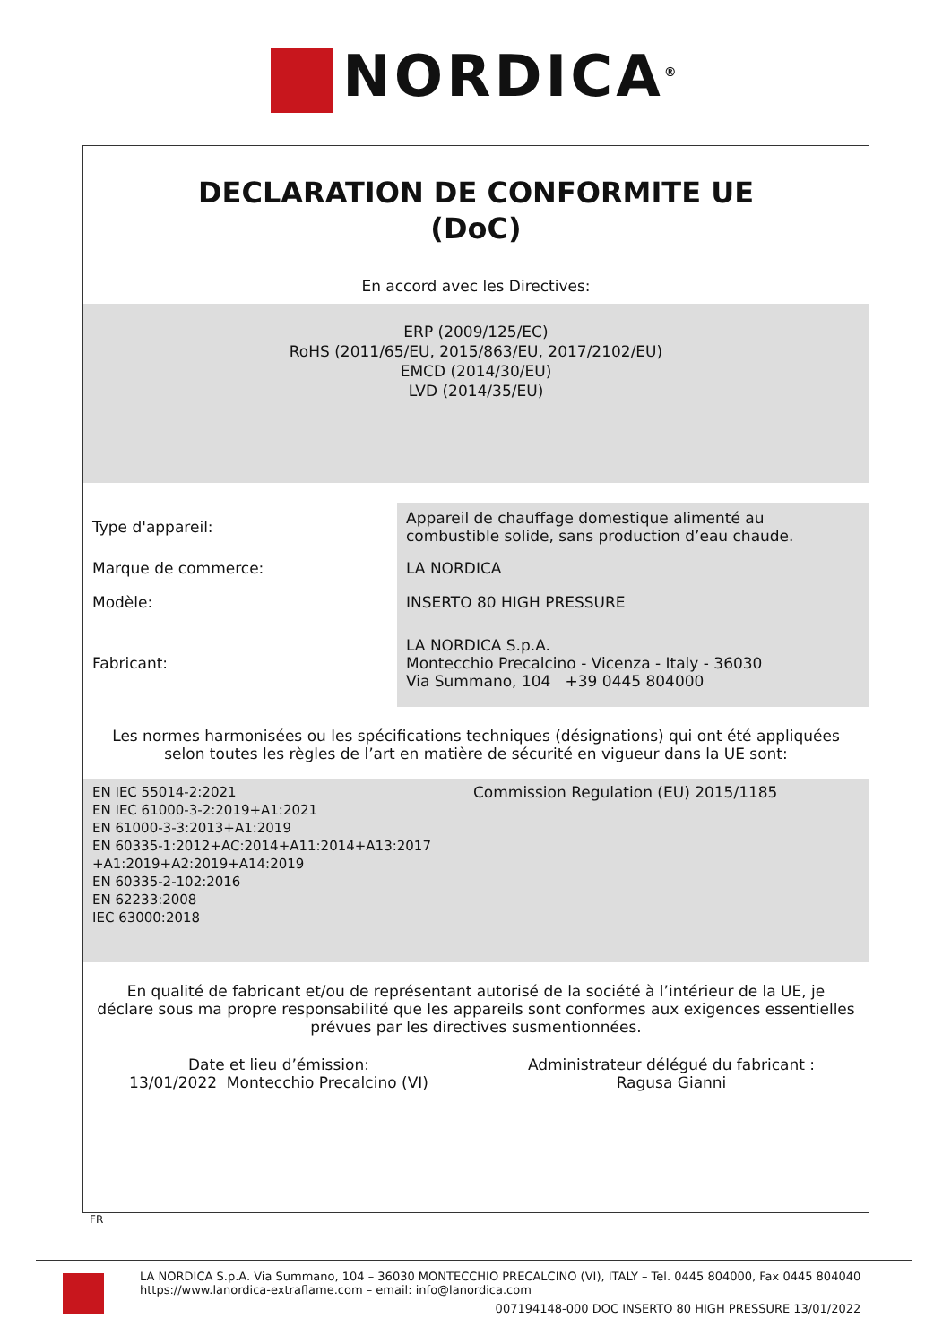NORDICA<sup>®</sup>
DECLARATION DE CONFORMITE UE
(DoC)
En accord avec les Directives:
ERP (2009/125/EC)
RoHS (2011/65/EU, 2015/863/EU, 2017/2102/EU)
EMCD (2014/30/EU)
LVD (2014/35/EU)
| Type d'appareil: | Appareil de chauffage domestique alimenté au combustible solide, sans production d’eau chaude. |
| Marque de commerce: | LA NORDICA |
| Modèle: | INSERTO 80 HIGH PRESSURE |
| Fabricant: | LA NORDICA S.p.A. Montecchio Precalcino - Vicenza - Italy - 36030 Via Summano, 104 +39 0445 804000 |
Les normes harmonisées ou les spécifications techniques (désignations) qui ont été appliquées selon toutes les règles de l’art en matière de sécurité en vigueur dans la UE sont:
EN IEC 55014-2:2021
EN IEC 61000-3-2:2019+A1:2021
EN 61000-3-3:2013+A1:2019
EN 60335-1:2012+AC:2014+A11:2014+A13:2017 +A1:2019+A2:2019+A14:2019
EN 60335-2-102:2016
EN 62233:2008
IEC 63000:2018
Commission Regulation (EU) 2015/1185
En qualité de fabricant et/ou de représentant autorisé de la société à l’intérieur de la UE, je déclare sous ma propre responsabilité que les appareils sont conformes aux exigences essentielles prévues par les directives susmentionnées.
Date et lieu d’émission:
13/01/2022 Montecchio Precalcino (VI)
Administrateur délégué du fabricant :
Ragusa Gianni
FR
LA NORDICA S.p.A. Via Summano, 104 – 36030 MONTECCHIO PRECALCINO (VI), ITALY – Tel. 0445 804000, Fax 0445 804040
https://www.lanordica-extraflame.com – email: info@lanordica.com
007194148-000 DOC INSERTO 80 HIGH PRESSURE 13/01/2022